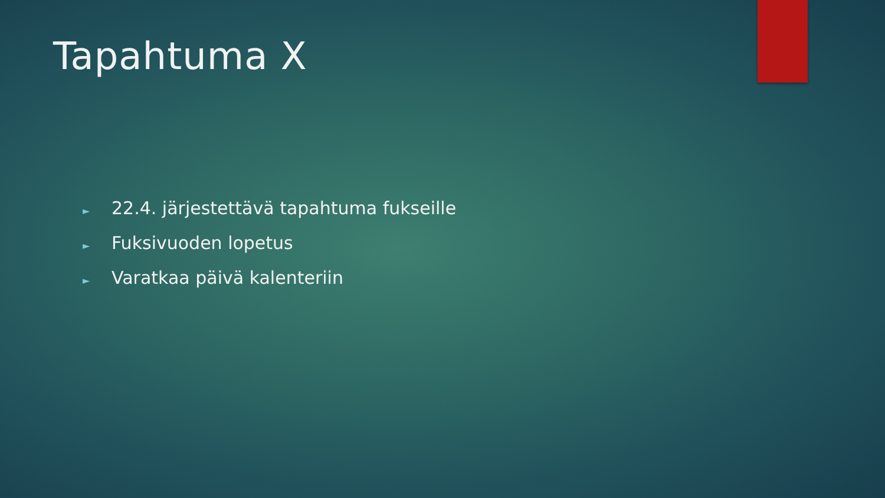Tapahtuma X
► 22.4. järjestettävä tapahtuma fukseille
► Fuksivuoden lopetus
► Varatkaa päivä kalenteriin